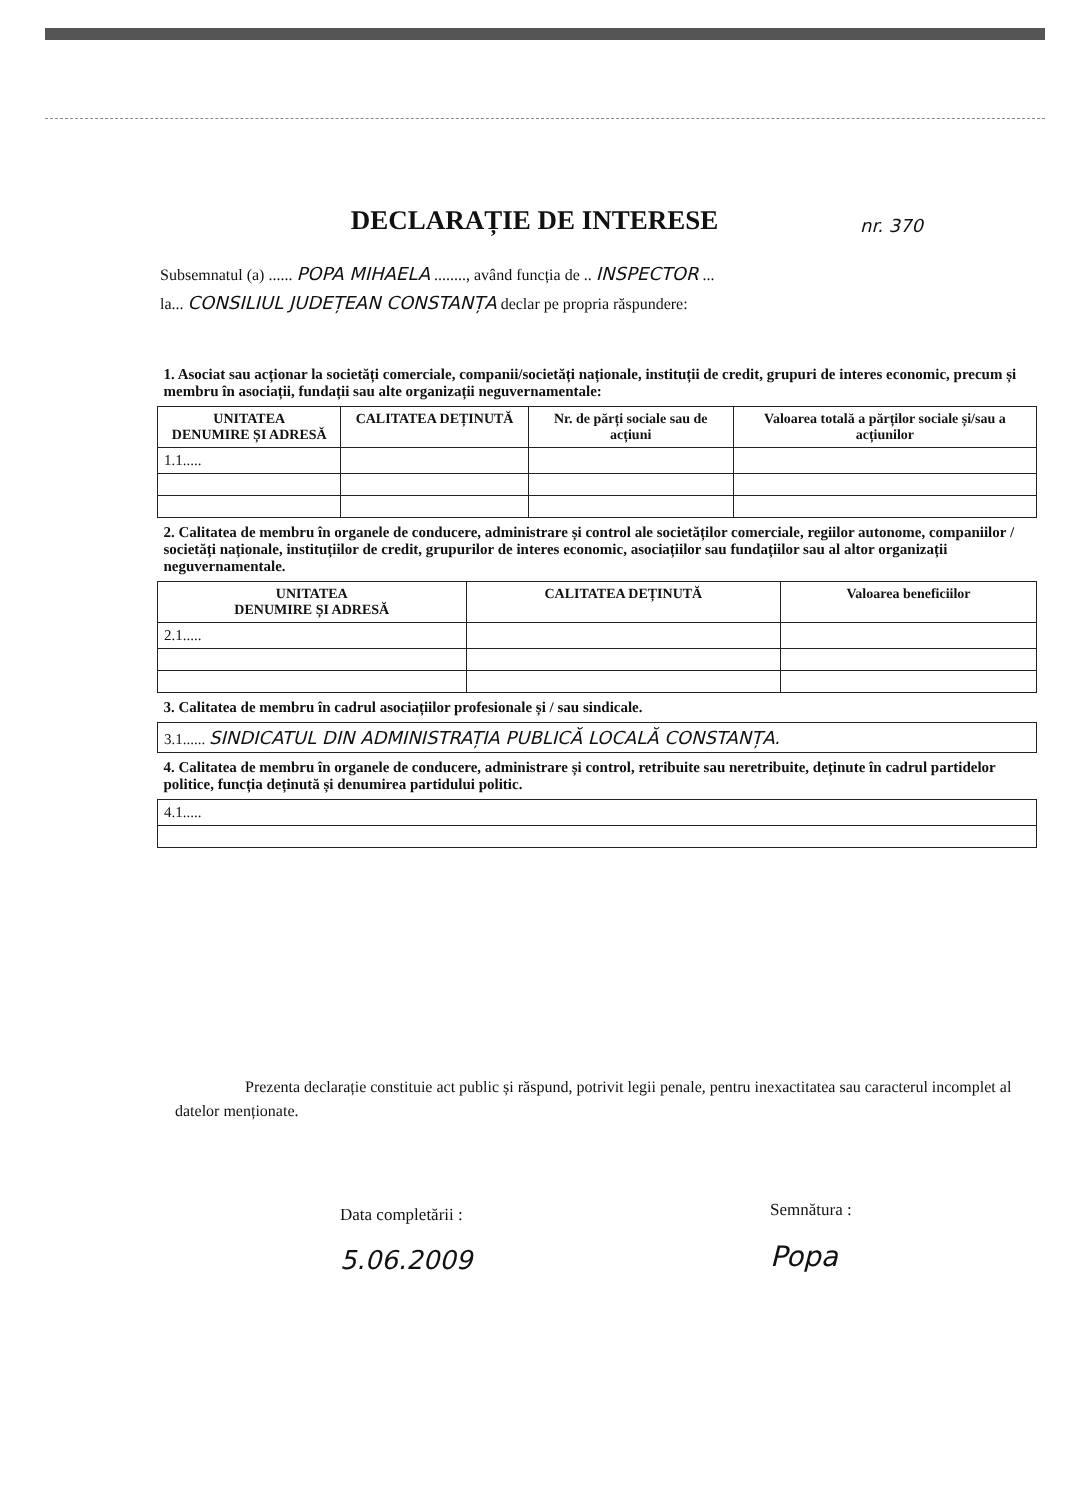DECLARAȚIE DE INTERESE nr. 370
Subsemnatul (a) ...... POPA MIHAELA ........, având funcția de .. INSPECTOR ...
la... CONSILIUL JUDEȚEAN CONSTANȚA declar pe propria răspundere:
| 1. Asociat sau acționar la societăți comerciale, companii/societăți naționale, instituții de credit, grupuri de interes economic, precum și membru în asociații, fundații sau alte organizații neguvernamentale: | | | |
| UNITATEA DENUMIRE ȘI ADRESĂ | CALITATEA DEȚINUTĂ | Nr. de părți sociale sau de acțiuni | Valoarea totală a părților sociale și/sau a acțiunilor |
| 1.1..... | | | |
| 2. Calitatea de membru în organele de conducere, administrare și control ale societăților comerciale, regiilor autonome, companiilor / societăți naționale, instituțiilor de credit, grupurilor de interes economic, asociațiilor sau fundațiilor sau al altor organizații neguvernamentale. | | |
| UNITATEA DENUMIRE ȘI ADRESĂ | CALITATEA DEȚINUTĂ | Valoarea beneficiilor |
| 2.1..... | | |
| 3. Calitatea de membru în cadrul asociațiilor profesionale și / sau sindicale. |
| 3.1...... SINDICATUL DIN ADMINISTRAȚIA PUBLICĂ LOCALĂ CONSTANȚA. |
| 4. Calitatea de membru în organele de conducere, administrare și control, retribuite sau neretribuite, deținute în cadrul partidelor politice, funcția deținută și denumirea partidului politic. |
| 4.1..... |
Prezenta declarație constituie act public și răspund, potrivit legii penale, pentru inexactitatea sau caracterul incomplet al datelor menționate.
Data completării :
5.06.2009
Semnătura :
Popa